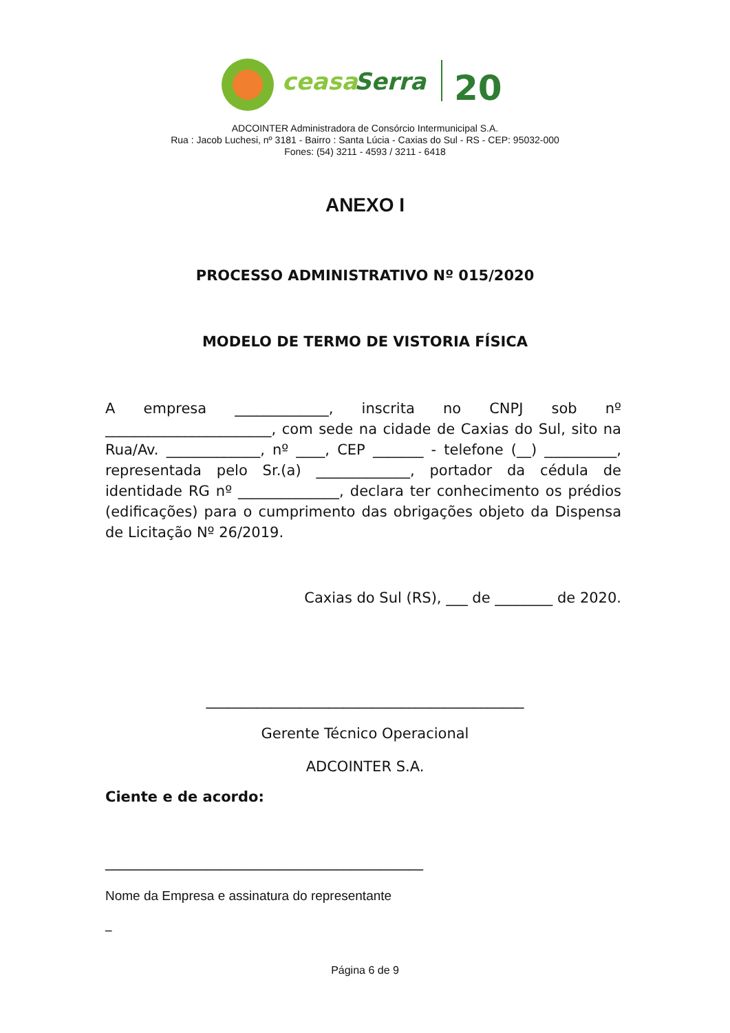ceasa
Serra
20
ADCOINTER Administradora de Consórcio Intermunicipal S.A.
Rua : Jacob Luchesi, nº 3181 - Bairro : Santa Lúcia - Caxias do Sul - RS - CEP: 95032-000
Fones: (54) 3211 - 4593 / 3211 - 6418
ANEXO I
PROCESSO ADMINISTRATIVO Nº 015/2020
MODELO DE TERMO DE VISTORIA FÍSICA
A empresa _____________, inscrita no CNPJ sob nº _______________________, com sede na cidade de Caxias do Sul, sito na Rua/Av. _____________, nº ____, CEP _______ - telefone (__) __________, representada pelo Sr.(a) _____________, portador da cédula de identidade RG nº ______________, declara ter conhecimento os prédios (edificações) para o cumprimento das obrigações objeto da Dispensa de Licitação Nº 26/2019.
Caxias do Sul (RS), ___ de ________ de 2020.
____________________________________________
Gerente Técnico Operacional
ADCOINTER S.A.
Ciente e de acordo:
____________________________________________
Nome da Empresa e assinatura do representante
_
Página 6 de 9